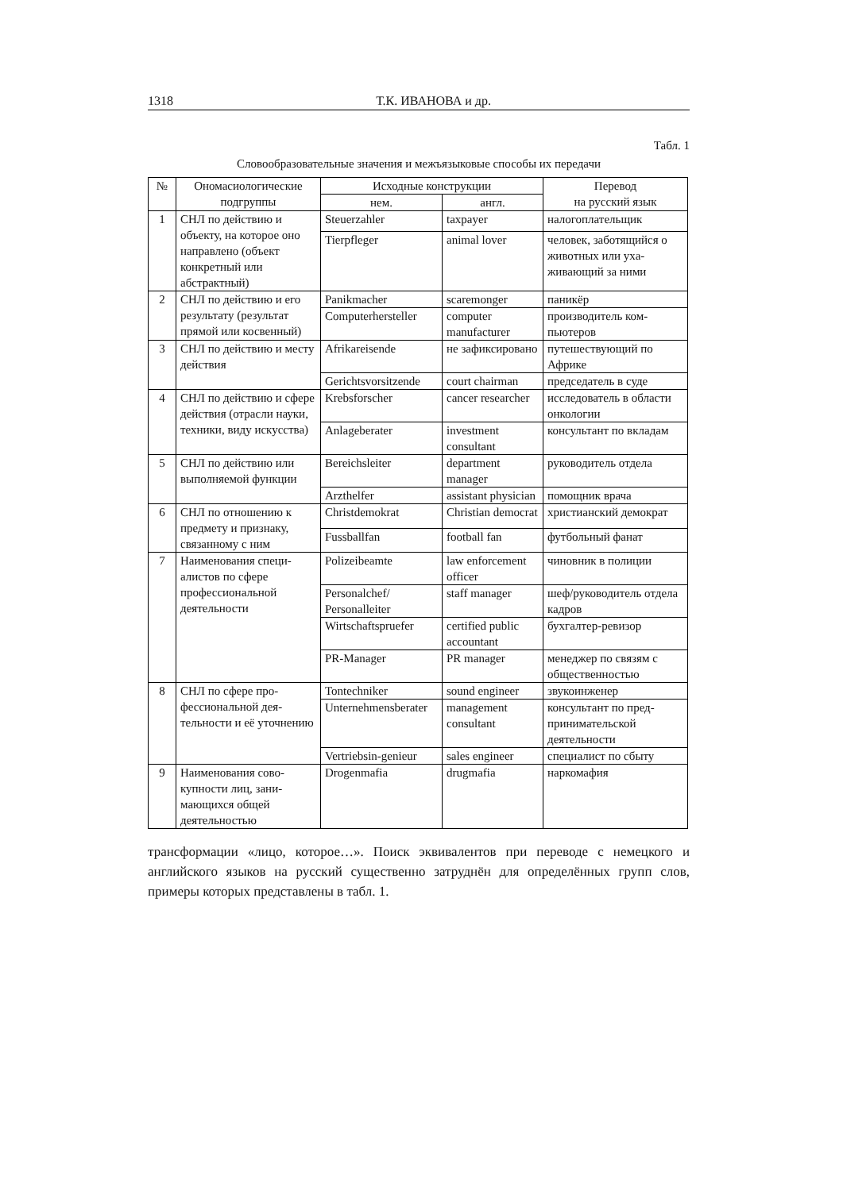1318 Т.К. ИВАНОВА и др.
Табл. 1
Словообразовательные значения и межъязыковые способы их передачи
| № | Ономасиологические подгруппы | Исходные конструкции | | Перевод на русский язык |
| --- | --- | --- | --- | --- |
| | | нем. | англ. | |
| 1 | СНЛ по действию и объекту, на которое оно направлено (объ­ект конкретный или абстрактный) | Steuerzahler | taxpayer | налогоплательщик |
| | | Tierpfleger | animal lover | человек, заботящийся о животных или уха­живающий за ними |
| 2 | СНЛ по действию и его результату (результат прямой или косвенный) | Panikmacher | scaremonger | паникёр |
| | | Computerhersteller | computer manufacturer | производитель ком­пьютеров |
| 3 | СНЛ по действию и месту действия | Afrikareisende | не зафиксиро­вано | путешествующий по Африке |
| | | Gerichtsvor­sitzende | court chairman | председатель в суде |
| 4 | СНЛ по действию и сфере действия (от­расли науки, техники, виду искусства) | Krebsforscher | cancer researcher | исследователь в обла­сти онкологии |
| | | Anlageberater | investment consultant | консультант по вкла­дам |
| 5 | СНЛ по действию или выполняемой функции | Bereichsleiter | department manager | руководитель отдела |
| | | Arzthelfer | assistant physician | помощник врача |
| 6 | СНЛ по отношению к предмету и признаку, связанному с ним | Christdemokrat | Christian democrat | христианский демо­крат |
| | | Fussballfan | football fan | футбольный фанат |
| 7 | Наименования специ­алистов по сфере профессиональной деятельности | Polizeibeamte | law enforcement officer | чиновник в полиции |
| | | Personalchef/ Personalleiter | staff manager | шеф/руководитель отдела кадров |
| | | Wirtschaftspruefer | certified public accountant | бухгалтер-ревизор |
| | | PR-Manager | PR manager | менеджер по связям с общественностью |
| 8 | СНЛ по сфере про­фессиональной дея­тельности и её уточ­нению | Tontechniker | sound engineer | звукоинженер |
| | | Unternehmensbera­ter | management consultant | консультант по пред­принимательской деятельности |
| | | Vertriebsin-genieur | sales engineer | специалист по сбыту |
| 9 | Наименования сово­купности лиц, зани­мающихся общей деятельностью | Drogenmafia | drugmafia | наркомафия |
трансформации «лицо, которое…». Поиск эквивалентов при переводе с немец­кого и английского языков на русский существенно затруднён для определён­ных групп слов, примеры которых представлены в табл. 1.